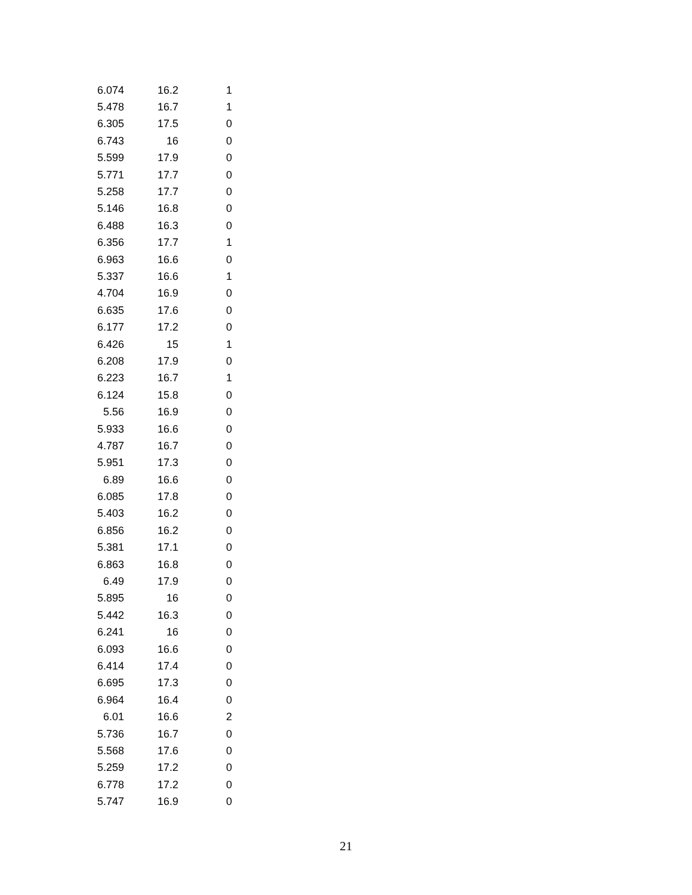| 6.074 | 16.2 | 1 |
| 5.478 | 16.7 | 1 |
| 6.305 | 17.5 | 0 |
| 6.743 | 16 | 0 |
| 5.599 | 17.9 | 0 |
| 5.771 | 17.7 | 0 |
| 5.258 | 17.7 | 0 |
| 5.146 | 16.8 | 0 |
| 6.488 | 16.3 | 0 |
| 6.356 | 17.7 | 1 |
| 6.963 | 16.6 | 0 |
| 5.337 | 16.6 | 1 |
| 4.704 | 16.9 | 0 |
| 6.635 | 17.6 | 0 |
| 6.177 | 17.2 | 0 |
| 6.426 | 15 | 1 |
| 6.208 | 17.9 | 0 |
| 6.223 | 16.7 | 1 |
| 6.124 | 15.8 | 0 |
| 5.56 | 16.9 | 0 |
| 5.933 | 16.6 | 0 |
| 4.787 | 16.7 | 0 |
| 5.951 | 17.3 | 0 |
| 6.89 | 16.6 | 0 |
| 6.085 | 17.8 | 0 |
| 5.403 | 16.2 | 0 |
| 6.856 | 16.2 | 0 |
| 5.381 | 17.1 | 0 |
| 6.863 | 16.8 | 0 |
| 6.49 | 17.9 | 0 |
| 5.895 | 16 | 0 |
| 5.442 | 16.3 | 0 |
| 6.241 | 16 | 0 |
| 6.093 | 16.6 | 0 |
| 6.414 | 17.4 | 0 |
| 6.695 | 17.3 | 0 |
| 6.964 | 16.4 | 0 |
| 6.01 | 16.6 | 2 |
| 5.736 | 16.7 | 0 |
| 5.568 | 17.6 | 0 |
| 5.259 | 17.2 | 0 |
| 6.778 | 17.2 | 0 |
| 5.747 | 16.9 | 0 |
21